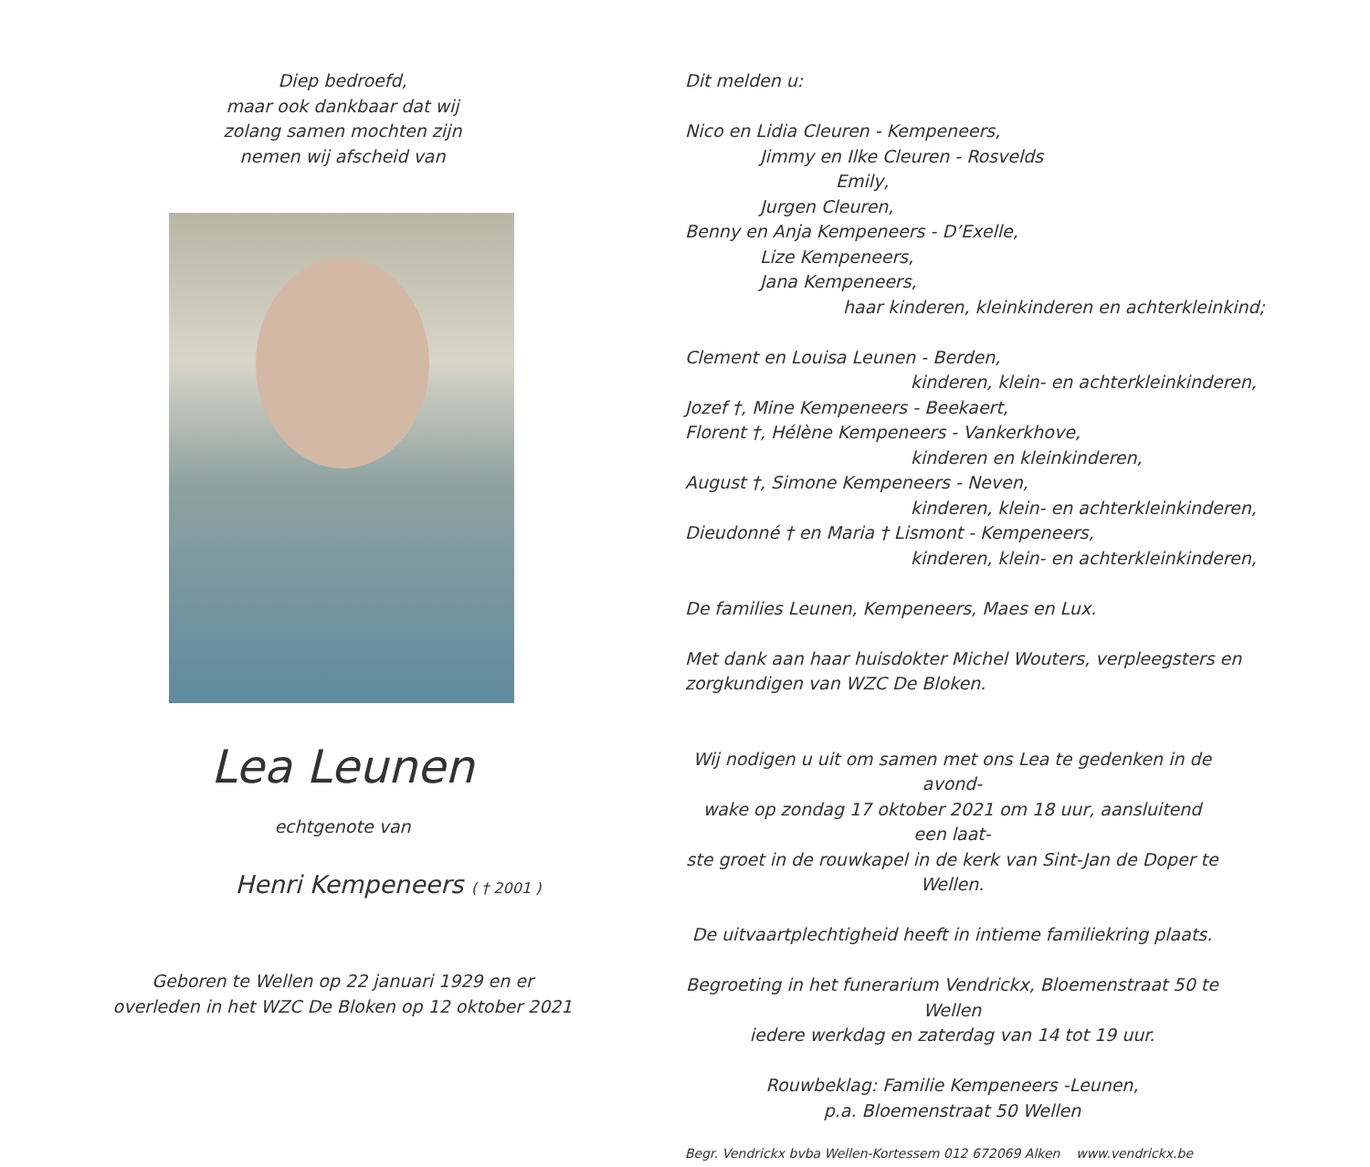Diep bedroefd,
maar ook dankbaar dat wij
zolang samen mochten zijn
nemen wij afscheid van
Lea Leunen
echtgenote van
Henri Kempeneers ( † 2001 )
Geboren te Wellen op 22 januari 1929 en er
overleden in het WZC De Bloken op 12 oktober 2021
Dit melden u:
Nico en Lidia Cleuren - Kempeneers,
Jimmy en Ilke Cleuren - Rosvelds
Emily,
Jurgen Cleuren,
Benny en Anja Kempeneers - D’Exelle,
Lize Kempeneers,
Jana Kempeneers,
haar kinderen, kleinkinderen en achterkleinkind;
Clement en Louisa Leunen - Berden,
kinderen, klein- en achterkleinkinderen,
Jozef †, Mine Kempeneers - Beekaert,
Florent †, Hélène Kempeneers - Vankerkhove,
kinderen en kleinkinderen,
August †, Simone Kempeneers - Neven,
kinderen, klein- en achterkleinkinderen,
Dieudonné † en Maria † Lismont - Kempeneers,
kinderen, klein- en achterkleinkinderen,
De families Leunen, Kempeneers, Maes en Lux.
Met dank aan haar huisdokter Michel Wouters, verpleegsters en
zorgkundigen van WZC De Bloken.
Wij nodigen u uit om samen met ons Lea te gedenken in de avond-
wake op zondag 17 oktober 2021 om 18 uur, aansluitend een laat-
ste groet in de rouwkapel in de kerk van Sint-Jan de Doper te Wellen.
De uitvaartplechtigheid heeft in intieme familiekring plaats.
Begroeting in het funerarium Vendrickx, Bloemenstraat 50 te Wellen
iedere werkdag en zaterdag van 14 tot 19 uur.
Rouwbeklag: Familie Kempeneers -Leunen,
p.a. Bloemenstraat 50 Wellen
Begr. Vendrickx bvba Wellen-Kortessem 012 672069 Alken www.vendrickx.be